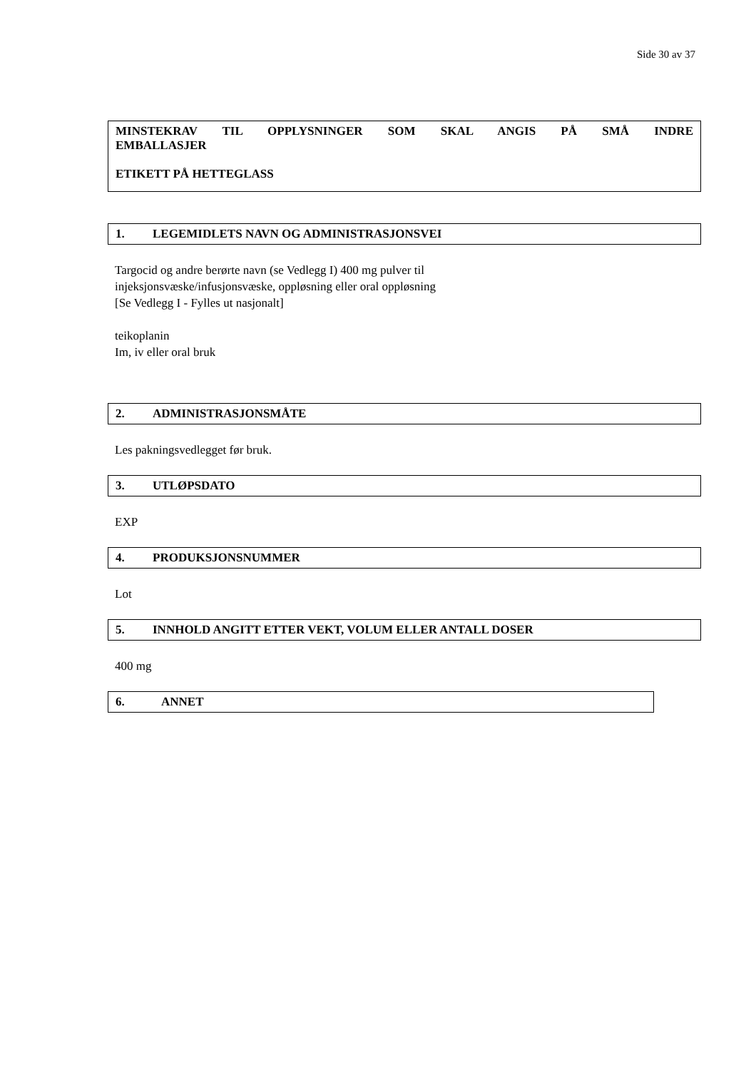Side 30 av 37
MINSTEKRAV TIL OPPLYSNINGER SOM SKAL ANGIS PÅ SMÅ INDRE
EMBALLASJER
ETIKETT PÅ HETTEGLASS
1. LEGEMIDLETS NAVN OG ADMINISTRASJONSVEI
Targocid og andre berørte navn (se Vedlegg I) 400 mg pulver til
injeksjonsvæske/infusjonsvæske, oppløsning eller oral oppløsning
[Se Vedlegg I - Fylles ut nasjonalt]
teikoplanin
Im, iv eller oral bruk
2. ADMINISTRASJONSMÅTE
Les pakningsvedlegget før bruk.
3. UTLØPSDATO
EXP
4. PRODUKSJONSNUMMER
Lot
5. INNHOLD ANGITT ETTER VEKT, VOLUM ELLER ANTALL DOSER
400 mg
6. ANNET